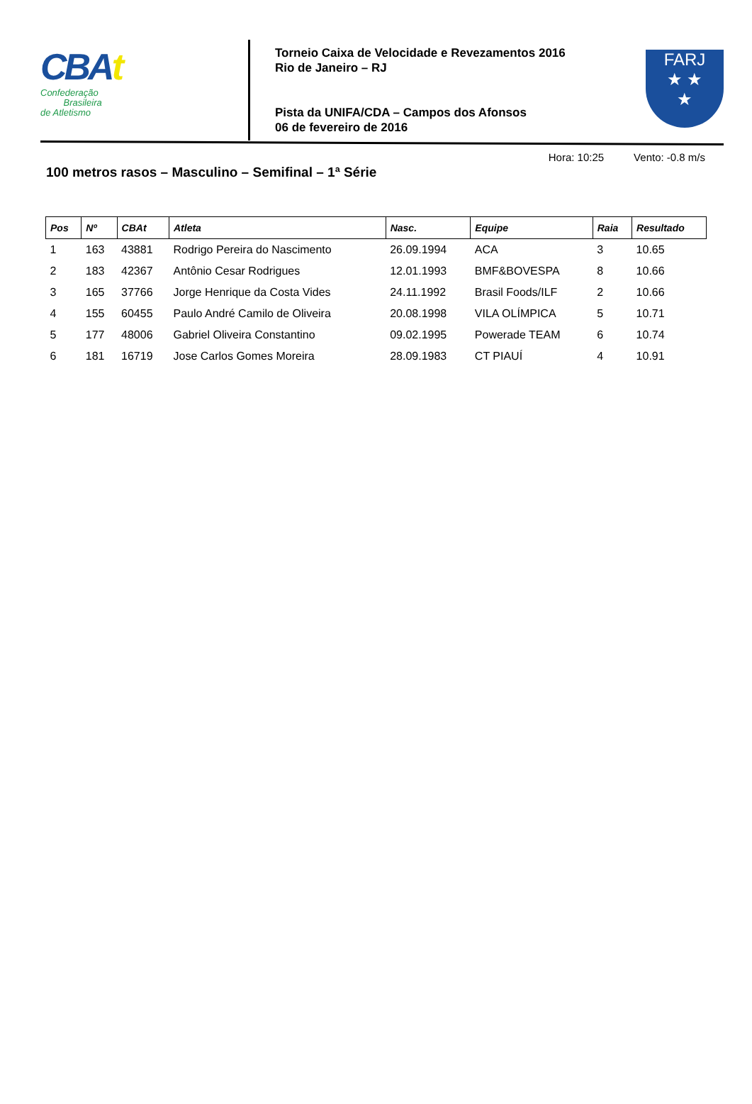CBAt
Confederação
Brasileira
de Atletismo
Torneio Caixa de Velocidade e Revezamentos 2016
Rio de Janeiro – RJ
Pista da UNIFA/CDA – Campos dos Afonsos
06 de fevereiro de 2016
FARJ
★ ★
★
Hora: 10:25 Vento: -0.8 m/s
100 metros rasos – Masculino – Semifinal – 1ª Série
| Pos | Nº | CBAt | Atleta | Nasc. | Equipe | Raia | Resultado |
| --- | --- | --- | --- | --- | --- | --- | --- |
| 1 | 163 | 43881 | Rodrigo Pereira do Nascimento | 26.09.1994 | ACA | 3 | 10.65 |
| 2 | 183 | 42367 | Antônio Cesar Rodrigues | 12.01.1993 | BMF&BOVESPA | 8 | 10.66 |
| 3 | 165 | 37766 | Jorge Henrique da Costa Vides | 24.11.1992 | Brasil Foods/ILF | 2 | 10.66 |
| 4 | 155 | 60455 | Paulo André Camilo de Oliveira | 20.08.1998 | VILA OLÍMPICA | 5 | 10.71 |
| 5 | 177 | 48006 | Gabriel Oliveira Constantino | 09.02.1995 | Powerade TEAM | 6 | 10.74 |
| 6 | 181 | 16719 | Jose Carlos Gomes Moreira | 28.09.1983 | CT PIAUÍ | 4 | 10.91 |